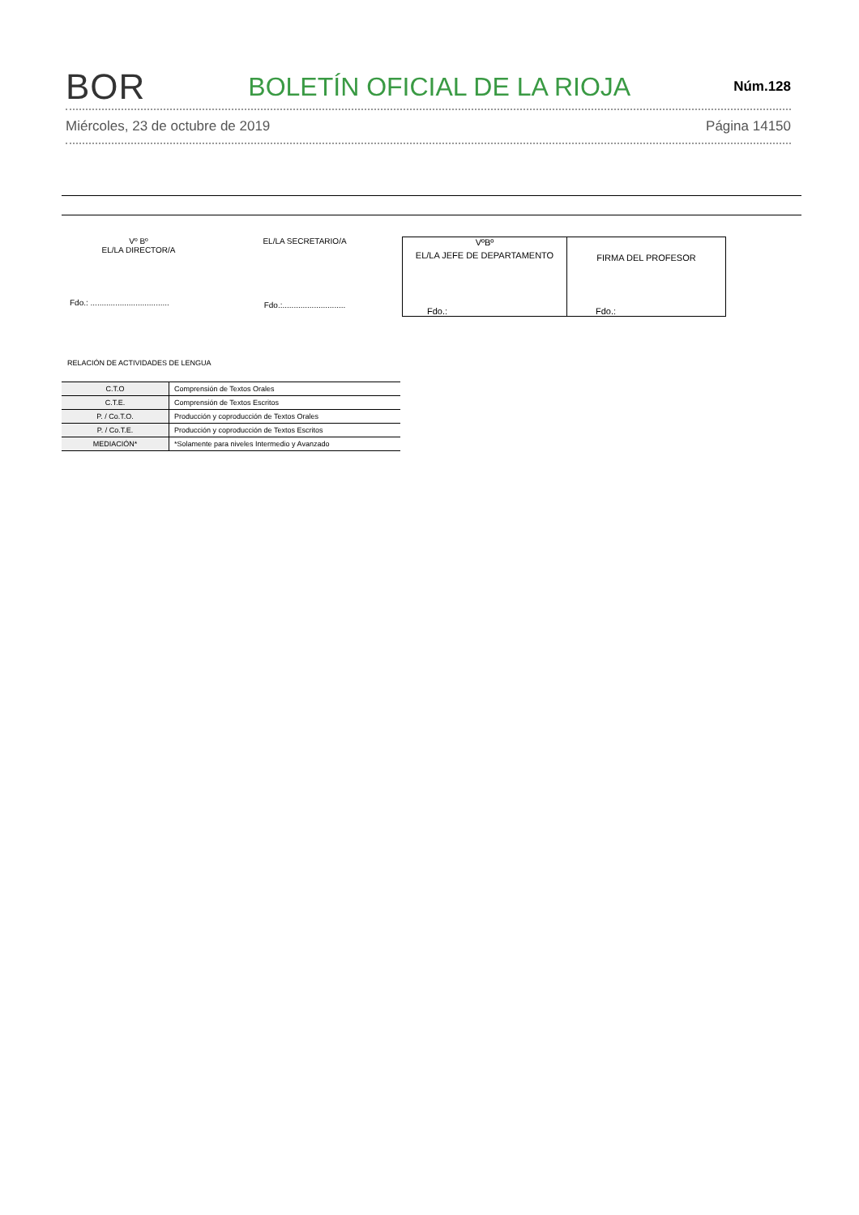BOR BOLETÍN OFICIAL DE LA RIOJA Núm.128
Miércoles, 23 de octubre de 2019 Página 14150
Vº Bº
EL/LA DIRECTOR/A
Fdo.: ...................................
EL/LA SECRETARIO/A
Fdo.:............................
VºBº
EL/LA JEFE DE DEPARTAMENTO
Fdo.:
FIRMA DEL PROFESOR
Fdo.:
RELACIÓN DE ACTIVIDADES DE LENGUA
| C.T.O | Comprensión de Textos Orales |
| C.T.E. | Comprensión de Textos Escritos |
| P. / Co.T.O. | Producción y coproducción de Textos Orales |
| P. / Co.T.E. | Producción y coproducción de Textos Escritos |
| MEDIACIÓN* | *Solamente para niveles Intermedio y Avanzado |